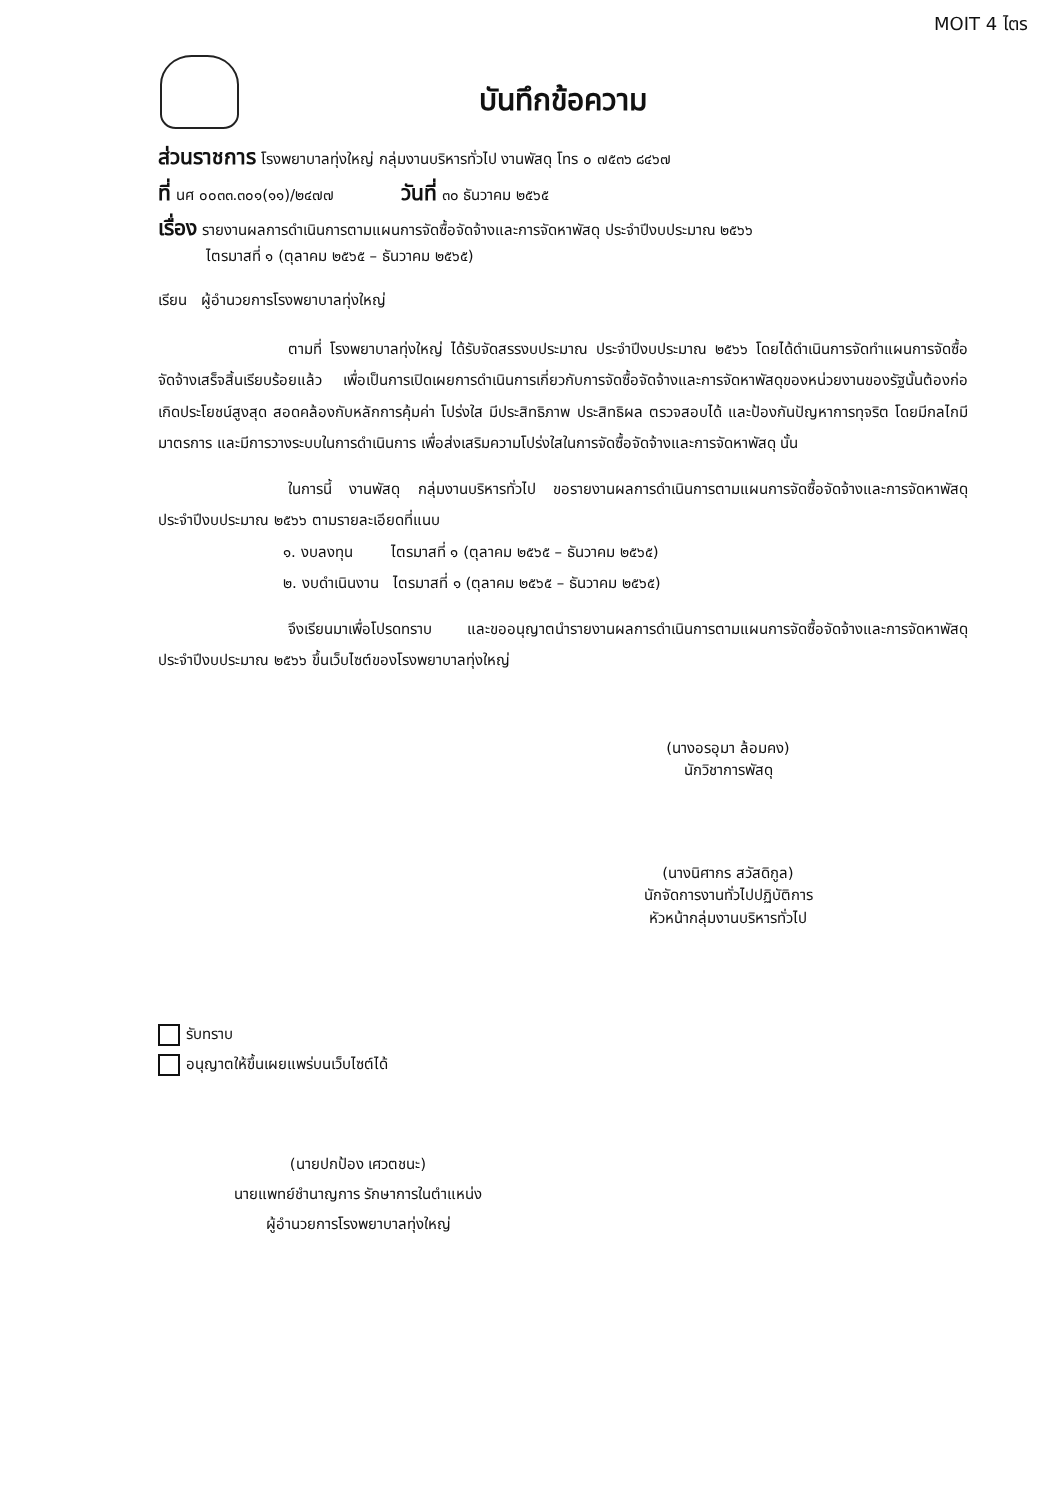MOIT 4 ไตร
บันทึกข้อความ
ส่วนราชการ โรงพยาบาลทุ่งใหญ่ กลุ่มงานบริหารทั่วไป งานพัสดุ โทร ๐ ๗๕๓๖ ๘๔๖๗
ที่ นศ ๐๐๓๓.๓๐๑(๑๑)/๒๔๗๗ วันที่ ๓๐ ธันวาคม ๒๕๖๕
เรื่อง รายงานผลการดำเนินการตามแผนการจัดซื้อจัดจ้างและการจัดหาพัสดุ ประจำปีงบประมาณ ๒๕๖๖
ไตรมาสที่ ๑ (ตุลาคม ๒๕๖๕ – ธันวาคม ๒๕๖๕)
เรียน ผู้อำนวยการโรงพยาบาลทุ่งใหญ่
ตามที่ โรงพยาบาลทุ่งใหญ่ ได้รับจัดสรรงบประมาณ ประจำปีงบประมาณ ๒๕๖๖ โดยได้ดำเนินการจัดทำแผนการจัดซื้อจัดจ้างเสร็จสิ้นเรียบร้อยแล้ว เพื่อเป็นการเปิดเผยการดำเนินการเกี่ยวกับการจัดซื้อจัดจ้างและการจัดหาพัสดุของหน่วยงานของรัฐนั้นต้องก่อเกิดประโยชน์สูงสุด สอดคล้องกับหลักการคุ้มค่า โปร่งใส มีประสิทธิภาพ ประสิทธิผล ตรวจสอบได้ และป้องกันปัญหาการทุจริต โดยมีกลไกมีมาตรการ และมีการวางระบบในการดำเนินการ เพื่อส่งเสริมความโปร่งใสในการจัดซื้อจัดจ้างและการจัดหาพัสดุ นั้น
ในการนี้ งานพัสดุ กลุ่มงานบริหารทั่วไป ขอรายงานผลการดำเนินการตามแผนการจัดซื้อจัดจ้างและการจัดหาพัสดุ ประจำปีงบประมาณ ๒๕๖๖ ตามรายละเอียดที่แนบ
๑. งบลงทุน ไตรมาสที่ ๑ (ตุลาคม ๒๕๖๕ – ธันวาคม ๒๕๖๕)
๒. งบดำเนินงาน ไตรมาสที่ ๑ (ตุลาคม ๒๕๖๕ – ธันวาคม ๒๕๖๕)
จึงเรียนมาเพื่อโปรดทราบ และขออนุญาตนำรายงานผลการดำเนินการตามแผนการจัดซื้อจัดจ้างและการจัดหาพัสดุ ประจำปีงบประมาณ ๒๕๖๖ ขึ้นเว็บไซต์ของโรงพยาบาลทุ่งใหญ่
(นางอรอุมา ล้อมคง)
นักวิชาการพัสดุ
(นางนิศากร สวัสดิกูล)
นักจัดการงานทั่วไปปฏิบัติการ
หัวหน้ากลุ่มงานบริหารทั่วไป
รับทราบ
อนุญาตให้ขึ้นเผยแพร่บนเว็บไซต์ได้
(นายปกป้อง เศวตชนะ)
นายแพทย์ชำนาญการ รักษาการในตำแหน่ง
ผู้อำนวยการโรงพยาบาลทุ่งใหญ่